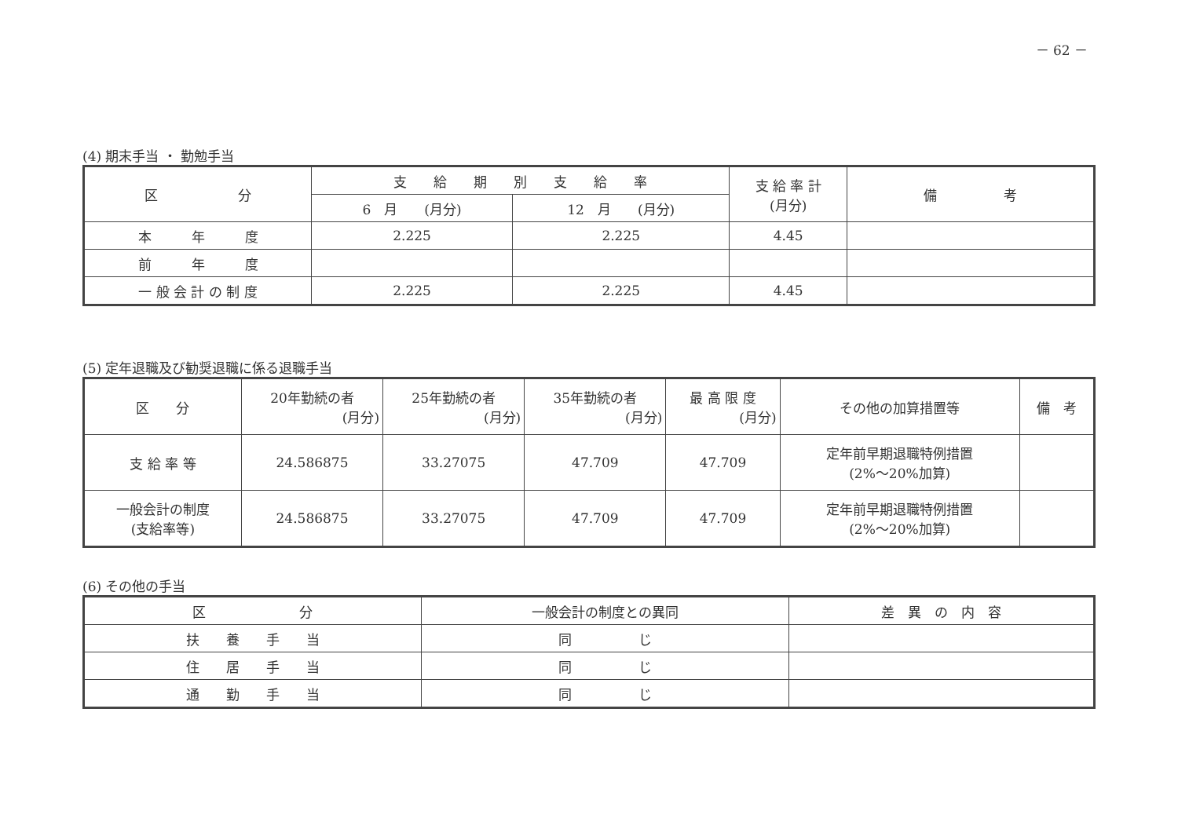－ 62 －
(4) 期末手当 ・ 勤勉手当
| 区 分 | 支 給 期 別 支 給 率 | | 支 給 率 計 (月分) | 備 考 |
| --- | --- | --- | --- | --- |
| | 6 月 (月分) | 12 月 (月分) | | |
| 本 年 度 | 2.225 | 2.225 | 4.45 | |
| 前 年 度 | | | | |
| 一 般 会 計 の 制 度 | 2.225 | 2.225 | 4.45 | |
(5) 定年退職及び勧奨退職に係る退職手当
| 区 分 | 20年勤続の者 (月分) | 25年勤続の者 (月分) | 35年勤続の者 (月分) | 最 高 限 度 (月分) | その他の加算措置等 | 備 考 |
| --- | --- | --- | --- | --- | --- | --- |
| 支 給 率 等 | 24.586875 | 33.27075 | 47.709 | 47.709 | 定年前早期退職特例措置 (2%～20%加算) | |
| 一般会計の制度 (支給率等) | 24.586875 | 33.27075 | 47.709 | 47.709 | 定年前早期退職特例措置 (2%～20%加算) | |
(6) その他の手当
| 区 分 | 一般会計の制度との異同 | 差 異 の 内 容 |
| --- | --- | --- |
| 扶 養 手 当 | 同 じ | |
| 住 居 手 当 | 同 じ | |
| 通 勤 手 当 | 同 じ | |